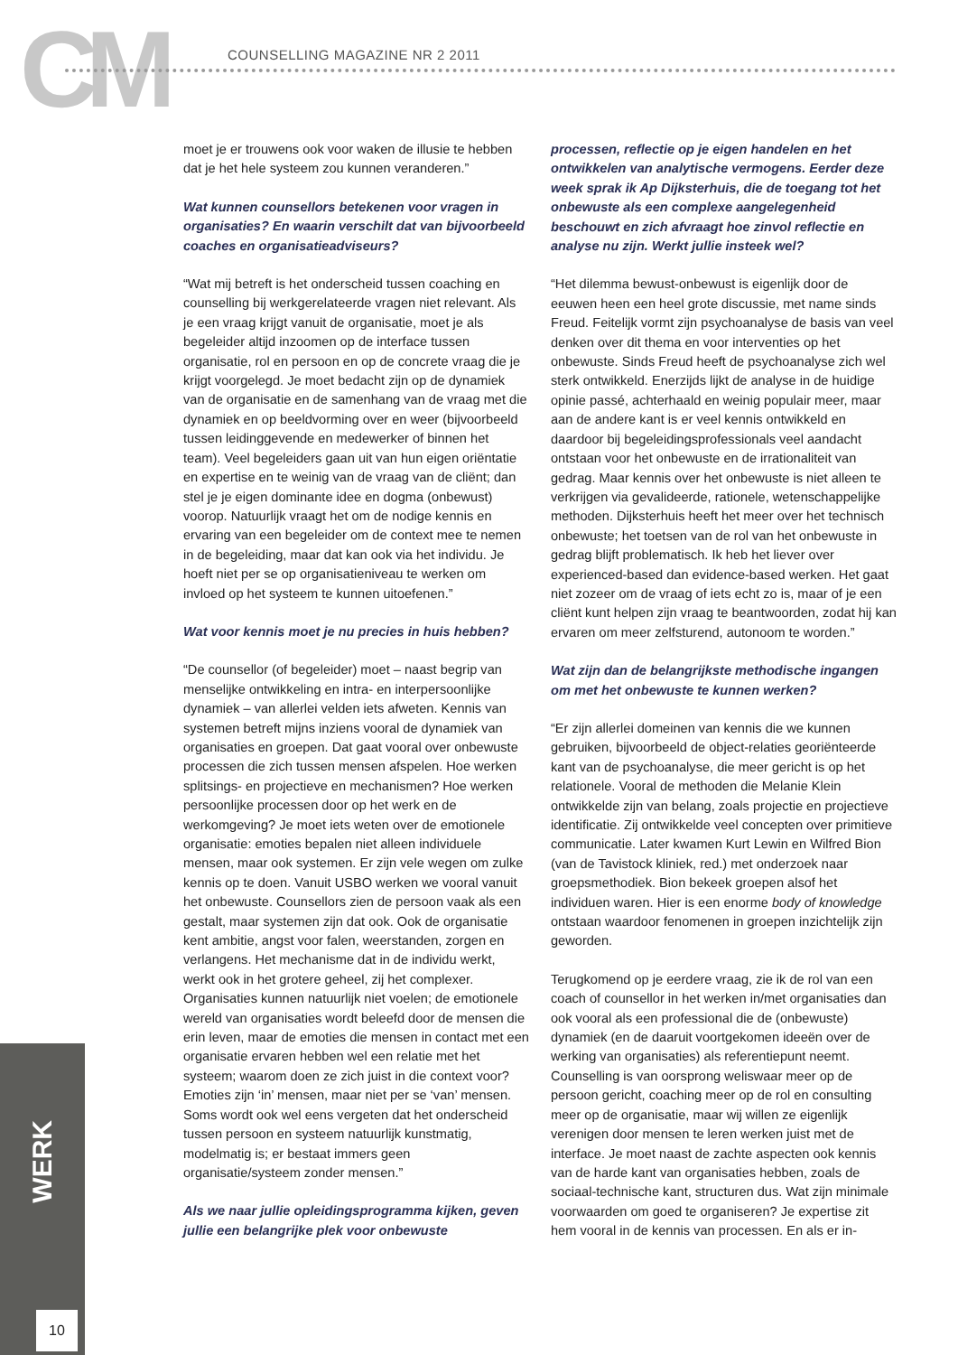CM COUNSELLING MAGAZINE NR 2 2011
moet je er trouwens ook voor waken de illusie te hebben dat je het hele systeem zou kunnen veranderen.”
Wat kunnen counsellors betekenen voor vragen in organisaties? En waarin verschilt dat van bijvoorbeeld coaches en organisatieadviseurs?
“Wat mij betreft is het onderscheid tussen coaching en counselling bij werkgerelateerde vragen niet relevant. Als je een vraag krijgt vanuit de organisatie, moet je als begeleider altijd inzoomen op de interface tussen organisatie, rol en persoon en op de concrete vraag die je krijgt voorgelegd. Je moet bedacht zijn op de dynamiek van de organisatie en de samenhang van de vraag met die dynamiek en op beeldvorming over en weer (bijvoorbeeld tussen leidinggevende en medewerker of binnen het team). Veel begeleiders gaan uit van hun eigen oriëntatie en expertise en te weinig van de vraag van de cliënt; dan stel je je eigen dominante idee en dogma (onbewust) voorop. Natuurlijk vraagt het om de nodige kennis en ervaring van een begeleider om de context mee te nemen in de begeleiding, maar dat kan ook via het individu. Je hoeft niet per se op organisatieniveau te werken om invloed op het systeem te kunnen uitoefenen.”
Wat voor kennis moet je nu precies in huis hebben?
“De counsellor (of begeleider) moet – naast begrip van menselijke ontwikkeling en intra- en interpersoonlijke dynamiek – van allerlei velden iets afweten. Kennis van systemen betreft mijns inziens vooral de dynamiek van organisaties en groepen. Dat gaat vooral over onbewuste processen die zich tussen mensen afspelen. Hoe werken splitsings- en projectieve en mechanismen? Hoe werken persoonlijke processen door op het werk en de werkomgeving? Je moet iets weten over de emotionele organisatie: emoties bepalen niet alleen individuele mensen, maar ook systemen. Er zijn vele wegen om zulke kennis op te doen. Vanuit USBO werken we vooral vanuit het onbewuste. Counsellors zien de persoon vaak als een gestalt, maar systemen zijn dat ook. Ook de organisatie kent ambitie, angst voor falen, weerstanden, zorgen en verlangens. Het mechanisme dat in de individu werkt, werkt ook in het grotere geheel, zij het complexer. Organisaties kunnen natuurlijk niet voelen; de emotionele wereld van organisaties wordt beleefd door de mensen die erin leven, maar de emoties die mensen in contact met een organisatie ervaren hebben wel een relatie met het systeem; waarom doen ze zich juist in die context voor? Emoties zijn ‘in’ mensen, maar niet per se ‘van’ mensen. Soms wordt ook wel eens vergeten dat het onderscheid tussen persoon en systeem natuurlijk kunstmatig, modelmatig is; er bestaat immers geen organisatie/systeem zonder mensen.”
Als we naar jullie opleidingsprogramma kijken, geven jullie een belangrijke plek voor onbewuste
processen, reflectie op je eigen handelen en het ontwikkelen van analytische vermogens. Eerder deze week sprak ik Ap Dijksterhuis, die de toegang tot het onbewuste als een complexe aangelegenheid beschouwt en zich afvraagt hoe zinvol reflectie en analyse nu zijn. Werkt jullie insteek wel?
“Het dilemma bewust-onbewust is eigenlijk door de eeuwen heen een heel grote discussie, met name sinds Freud. Feitelijk vormt zijn psychoanalyse de basis van veel denken over dit thema en voor interventies op het onbewuste. Sinds Freud heeft de psychoanalyse zich wel sterk ontwikkeld. Enerzijds lijkt de analyse in de huidige opinie passé, achterhaald en weinig populair meer, maar aan de andere kant is er veel kennis ontwikkeld en daardoor bij begeleidingsprofessionals veel aandacht ontstaan voor het onbewuste en de irrationaliteit van gedrag. Maar kennis over het onbewuste is niet alleen te verkrijgen via gevalideerde, rationele, wetenschappelijke methoden. Dijksterhuis heeft het meer over het technisch onbewuste; het toetsen van de rol van het onbewuste in gedrag blijft problematisch. Ik heb het liever over experienced-based dan evidence-based werken. Het gaat niet zozeer om de vraag of iets echt zo is, maar of je een cliënt kunt helpen zijn vraag te beantwoorden, zodat hij kan ervaren om meer zelfsturend, autonoom te worden.”
Wat zijn dan de belangrijkste methodische ingangen om met het onbewuste te kunnen werken?
“Er zijn allerlei domeinen van kennis die we kunnen gebruiken, bijvoorbeeld de object-relaties georiënteerde kant van de psychoanalyse, die meer gericht is op het relationele. Vooral de methoden die Melanie Klein ontwikkelde zijn van belang, zoals projectie en projectieve identificatie. Zij ontwikkelde veel concepten over primitieve communicatie. Later kwamen Kurt Lewin en Wilfred Bion (van de Tavistock kliniek, red.) met onderzoek naar groepsmethodiek. Bion bekeek groepen alsof het individuen waren. Hier is een enorme body of knowledge ontstaan waardoor fenomenen in groepen inzichtelijk zijn geworden.
Terugkomend op je eerdere vraag, zie ik de rol van een coach of counsellor in het werken in/met organisaties dan ook vooral als een professional die de (onbewuste) dynamiek (en de daaruit voortgekomen ideeën over de werking van organisaties) als referentiepunt neemt. Counselling is van oorsprong weliswaar meer op de persoon gericht, coaching meer op de rol en consulting meer op de organisatie, maar wij willen ze eigenlijk verenigen door mensen te leren werken juist met de interface. Je moet naast de zachte aspecten ook kennis van de harde kant van organisaties hebben, zoals de sociaal-technische kant, structuren dus. Wat zijn minimale voorwaarden om goed te organiseren? Je expertise zit hem vooral in de kennis van processen. En als er in-
WERK
10